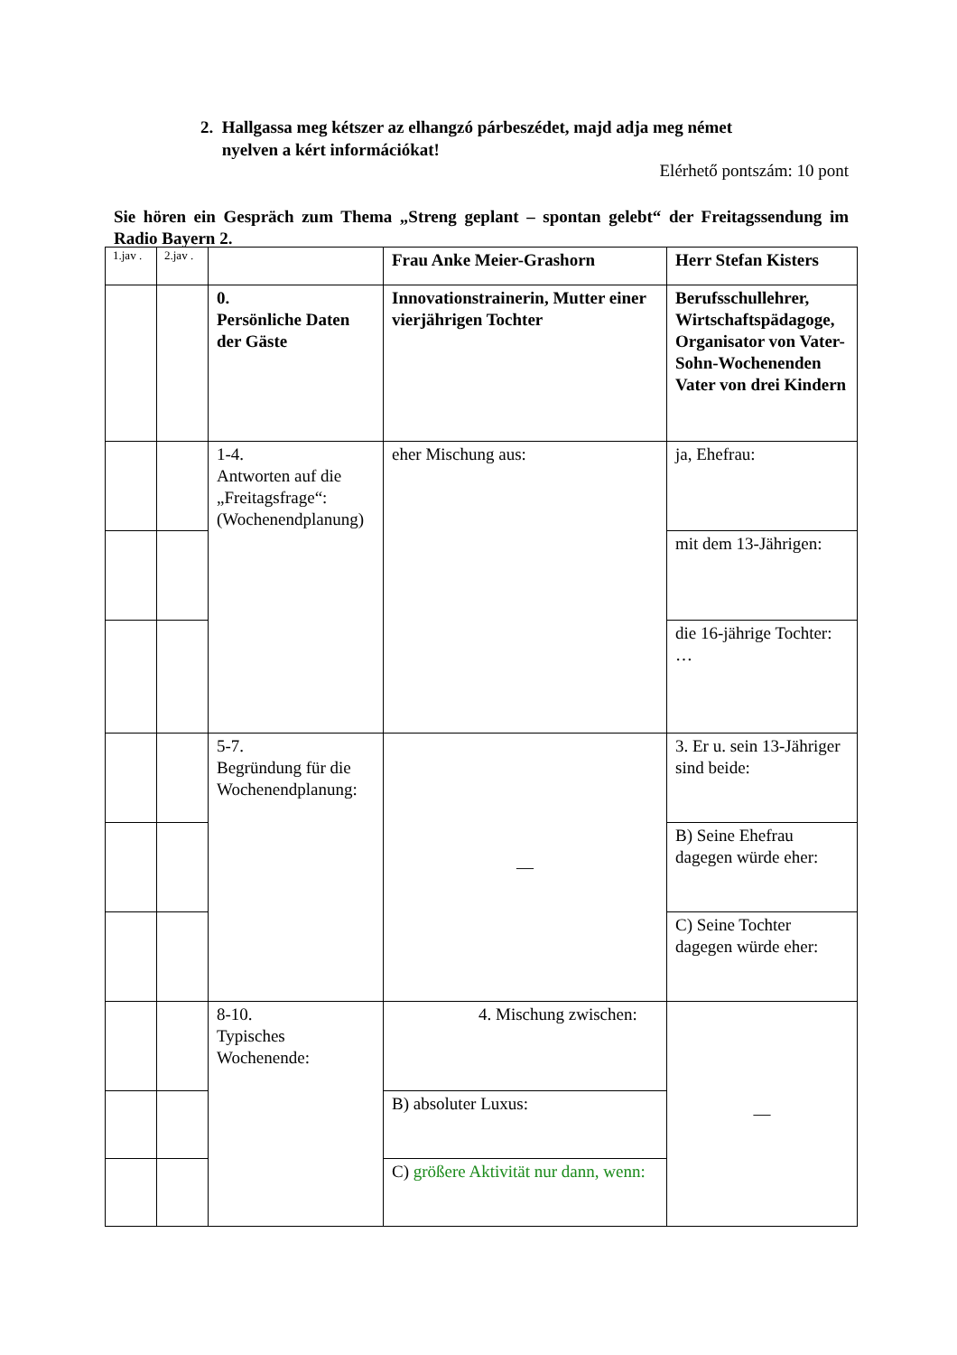2. Hallgassa meg kétszer az elhangzó párbeszédet, majd adja meg német
nyelven a kért információkat!
Elérhető pontszám: 10 pont
Sie hören ein Gespräch zum Thema „Streng geplant – spontan gelebt“ der Freitagssendung im Radio Bayern 2.
| 1.jav . | 2.jav . | | Frau Anke Meier-Grashorn | Herr Stefan Kisters |
| --- | --- | --- | --- | --- |
| | | 0. Persönliche Daten der Gäste | Innovationstrainerin, Mutter einer vierjährigen Tochter | Berufsschullehrer, Wirtschaftspädagoge, Organisator von Vater-Sohn-Wochenenden Vater von drei Kindern |
| | | 1-4. Antworten auf die „Freitagsfrage“: (Wochenendplanung) | eher Mischung aus: | ja, Ehefrau: |
| | | | | mit dem 13-Jährigen: |
| | | | | die 16-jährige Tochter: … |
| | | 5-7. Begründung für die Wochenendplanung: | — | 3. Er u. sein 13-Jähriger sind beide: |
| | | | | B) Seine Ehefrau dagegen würde eher: |
| | | | | C) Seine Tochter dagegen würde eher: |
| | | 8-10. Typisches Wochenende: | 4. Mischung zwischen: | — |
| | | | B) absoluter Luxus: | |
| | | | C) größere Aktivität nur dann, wenn: | |